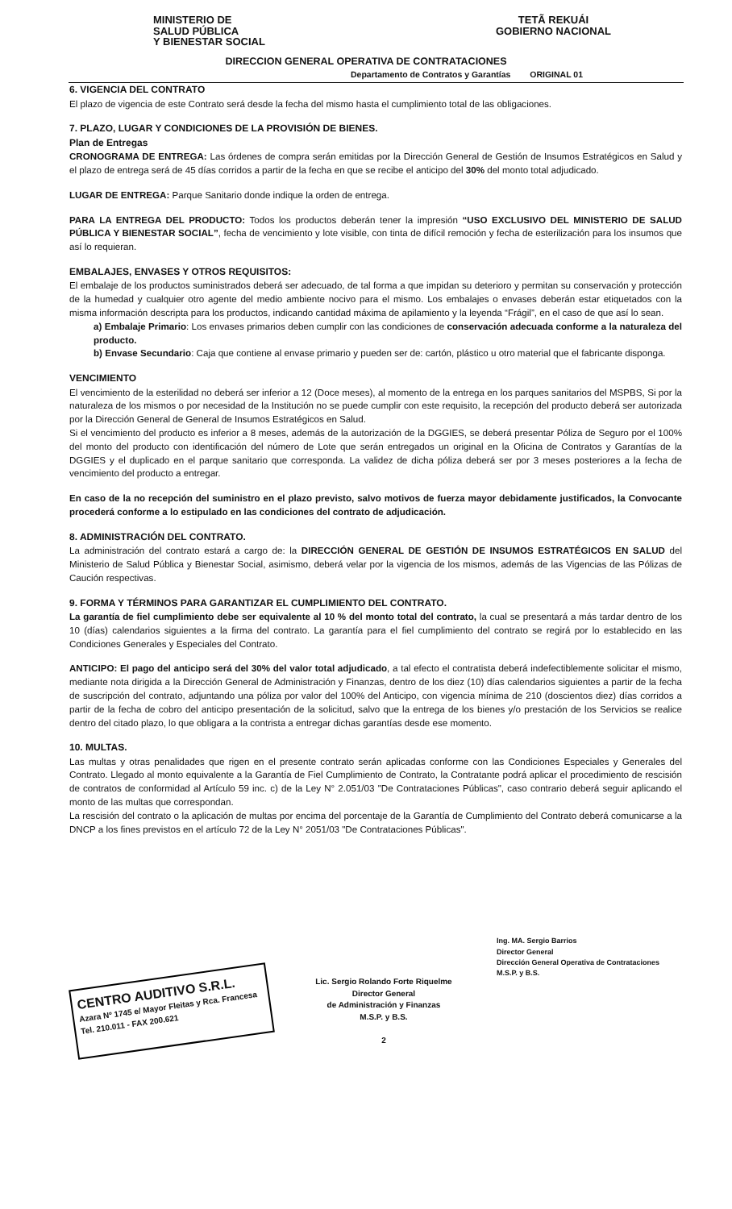MINISTERIO DE
SALUD PÚBLICA
Y BIENESTAR SOCIAL
TETÃ REKUÁI
GOBIERNO NACIONAL
DIRECCION GENERAL OPERATIVA DE CONTRATACIONES
Departamento de Contratos y Garantías ORIGINAL 01
6. VIGENCIA DEL CONTRATO
El plazo de vigencia de este Contrato será desde la fecha del mismo hasta el cumplimiento total de las obligaciones.
7. PLAZO, LUGAR Y CONDICIONES DE LA PROVISIÓN DE BIENES.
Plan de Entregas
CRONOGRAMA DE ENTREGA: Las órdenes de compra serán emitidas por la Dirección General de Gestión de Insumos Estratégicos en Salud y el plazo de entrega será de 45 días corridos a partir de la fecha en que se recibe el anticipo del 30% del monto total adjudicado.
LUGAR DE ENTREGA: Parque Sanitario donde indique la orden de entrega.
PARA LA ENTREGA DEL PRODUCTO: Todos los productos deberán tener la impresión “USO EXCLUSIVO DEL MINISTERIO DE SALUD PÚBLICA Y BIENESTAR SOCIAL”, fecha de vencimiento y lote visible, con tinta de difícil remoción y fecha de esterilización para los insumos que así lo requieran.
EMBALAJES, ENVASES Y OTROS REQUISITOS:
El embalaje de los productos suministrados deberá ser adecuado, de tal forma a que impidan su deterioro y permitan su conservación y protección de la humedad y cualquier otro agente del medio ambiente nocivo para el mismo. Los embalajes o envases deberán estar etiquetados con la misma información descripta para los productos, indicando cantidad máxima de apilamiento y la leyenda “Frágil”, en el caso de que así lo sean.
a) Embalaje Primario: Los envases primarios deben cumplir con las condiciones de conservación adecuada conforme a la naturaleza del producto.
b) Envase Secundario: Caja que contiene al envase primario y pueden ser de: cartón, plástico u otro material que el fabricante disponga.
VENCIMIENTO
El vencimiento de la esterilidad no deberá ser inferior a 12 (Doce meses), al momento de la entrega en los parques sanitarios del MSPBS, Si por la naturaleza de los mismos o por necesidad de la Institución no se puede cumplir con este requisito, la recepción del producto deberá ser autorizada por la Dirección General de General de Insumos Estratégicos en Salud.
Si el vencimiento del producto es inferior a 8 meses, además de la autorización de la DGGIES, se deberá presentar Póliza de Seguro por el 100% del monto del producto con identificación del número de Lote que serán entregados un original en la Oficina de Contratos y Garantías de la DGGIES y el duplicado en el parque sanitario que corresponda. La validez de dicha póliza deberá ser por 3 meses posteriores a la fecha de vencimiento del producto a entregar.
En caso de la no recepción del suministro en el plazo previsto, salvo motivos de fuerza mayor debidamente justificados, la Convocante procederá conforme a lo estipulado en las condiciones del contrato de adjudicación.
8. ADMINISTRACIÓN DEL CONTRATO.
La administración del contrato estará a cargo de: la DIRECCIÓN GENERAL DE GESTIÓN DE INSUMOS ESTRATÉGICOS EN SALUD del Ministerio de Salud Pública y Bienestar Social, asimismo, deberá velar por la vigencia de los mismos, además de las Vigencias de las Pólizas de Caución respectivas.
9. FORMA Y TÉRMINOS PARA GARANTIZAR EL CUMPLIMIENTO DEL CONTRATO.
La garantía de fiel cumplimiento debe ser equivalente al 10 % del monto total del contrato, la cual se presentará a más tardar dentro de los 10 (días) calendarios siguientes a la firma del contrato. La garantía para el fiel cumplimiento del contrato se regirá por lo establecido en las Condiciones Generales y Especiales del Contrato.
ANTICIPO: El pago del anticipo será del 30% del valor total adjudicado, a tal efecto el contratista deberá indefectiblemente solicitar el mismo, mediante nota dirigida a la Dirección General de Administración y Finanzas, dentro de los diez (10) días calendarios siguientes a partir de la fecha de suscripción del contrato, adjuntando una póliza por valor del 100% del Anticipo, con vigencia mínima de 210 (doscientos diez) días corridos a partir de la fecha de cobro del anticipo presentación de la solicitud, salvo que la entrega de los bienes y/o prestación de los Servicios se realice dentro del citado plazo, lo que obligara a la contrista a entregar dichas garantías desde ese momento.
10. MULTAS.
Las multas y otras penalidades que rigen en el presente contrato serán aplicadas conforme con las Condiciones Especiales y Generales del Contrato. Llegado al monto equivalente a la Garantía de Fiel Cumplimiento de Contrato, la Contratante podrá aplicar el procedimiento de rescisión de contratos de conformidad al Artículo 59 inc. c) de la Ley N° 2.051/03 "De Contrataciones Públicas", caso contrario deberá seguir aplicando el monto de las multas que correspondan.
La rescisión del contrato o la aplicación de multas por encima del porcentaje de la Garantía de Cumplimiento del Contrato deberá comunicarse a la DNCP a los fines previstos en el artículo 72 de la Ley N° 2051/03 "De Contrataciones Públicas".
CENTRO AUDITIVO S.R.L.
Azara Nº 1745 e/ Mayor Fleitas y Rca. Francesa
Tel. 210.011 - FAX 200.621
Lic. Sergio Rolando Forte Riquelme
Director General
de Administración y Finanzas
M.S.P. y B.S.
2
Ing. MA. Sergio Barrios
Director General
Dirección General Operativa de Contrataciones
M.S.P. y B.S.